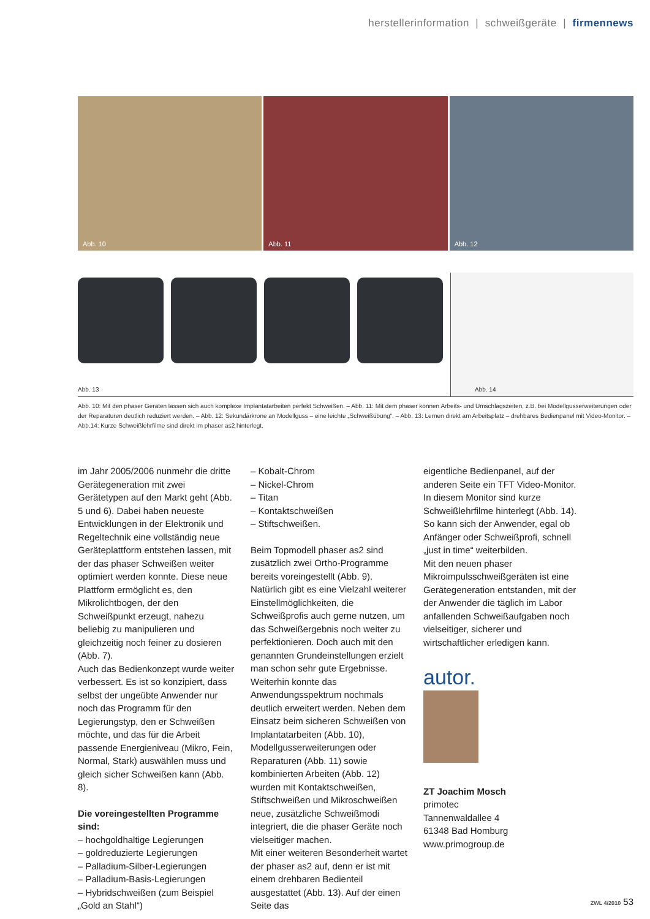herstellerinformation | schweißgeräte | firmennews
Abb. 10
Abb. 11
Abb. 12
Abb. 13 Abb. 14
Abb. 10: Mit den phaser Geräten lassen sich auch komplexe Implantatarbeiten perfekt Schweißen. – Abb. 11: Mit dem phaser können Arbeits- und Umschlagszeiten, z.B. bei Modellgusserweiterungen oder der Reparaturen deutlich reduziert werden. – Abb. 12: Sekundärkrone an Modellguss – eine leichte „Schweißübung“. – Abb. 13: Lernen direkt am Arbeitsplatz – drehbares Bedienpanel mit Video-Monitor. – Abb.14: Kurze Schweißlehrfilme sind direkt im phaser as2 hinterlegt.
im Jahr 2005/2006 nunmehr die dritte Gerätegeneration mit zwei Gerätetypen auf den Markt geht (Abb. 5 und 6). Dabei haben neueste Entwicklungen in der Elektronik und Regeltechnik eine vollständig neue Geräteplattform entstehen lassen, mit der das phaser Schweißen weiter optimiert werden konnte. Diese neue Plattform ermöglicht es, den Mikrolichtbogen, der den Schweißpunkt erzeugt, nahezu beliebig zu manipulieren und gleichzeitig noch feiner zu dosieren (Abb. 7).
Auch das Bedienkonzept wurde weiter verbessert. Es ist so konzipiert, dass selbst der ungeübte Anwender nur noch das Programm für den Legierungstyp, den er Schweißen möchte, und das für die Arbeit passende Energieniveau (Mikro, Fein, Normal, Stark) auswählen muss und gleich sicher Schweißen kann (Abb. 8).
Die voreingestellten Programme sind:
– hochgoldhaltige Legierungen
– goldreduzierte Legierungen
– Palladium-Silber-Legierungen
– Palladium-Basis-Legierungen
– Hybridschweißen (zum Beispiel „Gold an Stahl“)
– Kobalt-Chrom
– Nickel-Chrom
– Titan
– Kontaktschweißen
– Stiftschweißen.
Beim Topmodell phaser as2 sind zusätzlich zwei Ortho-Programme bereits voreingestellt (Abb. 9). Natürlich gibt es eine Vielzahl weiterer Einstellmöglichkeiten, die Schweißprofis auch gerne nutzen, um das Schweißergebnis noch weiter zu perfektionieren. Doch auch mit den genannten Grundeinstellungen erzielt man schon sehr gute Ergebnisse. Weiterhin konnte das Anwendungsspektrum nochmals deutlich erweitert werden. Neben dem Einsatz beim sicheren Schweißen von Implantatarbeiten (Abb. 10), Modellgusserweiterungen oder Reparaturen (Abb. 11) sowie kombinierten Arbeiten (Abb. 12) wurden mit Kontaktschweißen, Stiftschweißen und Mikroschweißen neue, zusätzliche Schweißmodi integriert, die die phaser Geräte noch vielseitiger machen.
Mit einer weiteren Besonderheit wartet der phaser as2 auf, denn er ist mit einem drehbaren Bedienteil ausgestattet (Abb. 13). Auf der einen Seite das
eigentliche Bedienpanel, auf der anderen Seite ein TFT Video-Monitor. In diesem Monitor sind kurze Schweißlehrfilme hinterlegt (Abb. 14). So kann sich der Anwender, egal ob Anfänger oder Schweißprofi, schnell „just in time“ weiterbilden.
Mit den neuen phaser Mikroimpulsschweißgeräten ist eine Gerätegeneration entstanden, mit der der Anwender die täglich im Labor anfallenden Schweißaufgaben noch vielseitiger, sicherer und wirtschaftlicher erledigen kann.
autor.
ZT Joachim Mosch
primotec
Tannenwaldallee 4
61348 Bad Homburg
www.primogroup.de
ZWL 4/2010 53